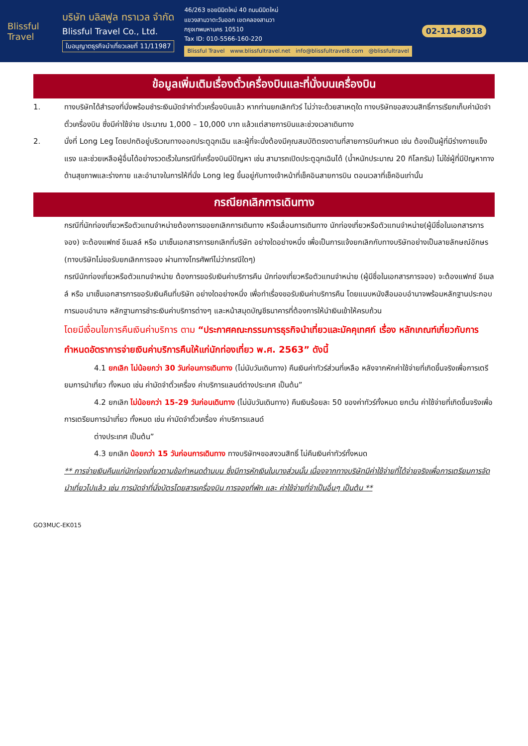Blissful Travel
บริษัท บลิสฟูล ทราเวล จำกัด
Blissful Travel Co., Ltd.
ใบอนุญาตธุรกิจนำเที่ยวเลขที่ 11/11987
46/263 ซอยนิมิตใหม่ 40 ถนนนิมิตใหม่
แขวงสามวาตะวันออก เขตคลองสามวา
กรุงเทพมหานคร 10510
Tax ID: 010-5566-160-220
Blissful Travel www.blissfultravel.net info@blissfultravel8.com @blissfultravel
02-114-8918
ข้อมูลเพิ่มเติมเรื่องตั๋วเครื่องบินและที่นั่งบนเครื่องบิน
1. ทางบริษัทได้สำรองที่นั่งพร้อมชำระเงินมัดจำค่าตั๋วเครื่องบินแล้ว หากท่านยกเลิกทัวร์ ไม่ว่าจะด้วยสาเหตุใด ทางบริษัทขอสงวนสิทธิ์การเรียกเก็บค่ามัดจำตั๋วเครื่องบิน ซึ่งมีค่าใช้จ่าย ประมาณ 1,000 – 10,000 บาท แล้วแต่สายการบินและช่วงเวลาเดินทาง
2. นั่งที่ Long Leg โดยปกติอยู่บริเวณทางออกประตูฉุกเฉิน และผู้ที่จะนั่งต้องมีคุณสมบัติตรงตามที่สายการบินกำหนด เช่น ต้องเป็นผู้ที่มีร่างกายแข็งแรง และช่วยเหลือผู้อื่นได้อย่างรวดเร็วในกรณีที่เครื่องบินมีปัญหา เช่น สามารถเปิดประตูฉุกเฉินได้ (น้ำหนักประมาณ 20 กิโลกรัม) ไม่ใช่ผู้ที่มีปัญหาทางด้านสุขภาพและร่างกาย และอำนาจในการให้ที่นั่ง Long leg ขึ้นอยู่กับทางเจ้าหน้าที่เช็คอินสายการบิน ตอนเวลาที่เช็คอินเท่านั้น
กรณียกเลิกการเดินทาง
กรณีที่นักท่องเที่ยวหรือตัวแทนจำหน่ายต้องการขอยกเลิกการเดินทาง หรือเลื่อนการเดินทาง นักท่องเที่ยวหรือตัวแทนจำหน่าย(ผู้มีชื่อในเอกสารการจอง) จะต้องแฟกซ์ อีเมลล์ หรือ มาเซ็นเอกสารการยกเลิกที่บริษัท อย่างใดอย่างหนึ่ง เพื่อเป็นการแจ้งยกเลิกกับทางบริษัทอย่างเป็นลายลักษณ์อักษร (ทางบริษัทไม่ขอรับยกเลิกการจอง ผ่านทางโทรศัพท์ไม่ว่ากรณีใดๆ)
กรณีนักท่องเที่ยวหรือตัวแทนจำหน่าย ต้องการขอรับเงินค่าบริการคืน นักท่องเที่ยวหรือตัวแทนจำหน่าย (ผู้มีชื่อในเอกสารการจอง) จะต้องแฟกซ์ อีเมลล์ หรือ มาเซ็นเอกสารการขอรับเงินคืนที่บริษัท อย่างใดอย่างหนึ่ง เพื่อทำเรื่องขอรับเงินค่าบริการคืน โดยแนบหนังสือมอบอำนาจพร้อมหลักฐานประกอบการมอบอำนาจ หลักฐานการชำระเงินค่าบริการต่างๆ และหน้าสมุดบัญชีธนาคารที่ต้องการให้นำเงินเข้าให้ครบถ้วน
โดยมีเงื่อนไขการคืนเงินค่าบริการ ตาม “ประกาศคณะกรรมการธุรกิจนำเที่ยวและมัคคุเทศก์ เรื่อง หลักเกณฑ์เกี่ยวกับการกำหนดอัตราการจ่ายเงินค่าบริการคืนให้แก่นักท่องเที่ยว พ.ศ. 2563” ดังนี้
4.1 ยกเลิก ไม่น้อยกว่า 30 วันก่อนการเดินทาง (ไม่นับวันเดินทาง) คืนเงินค่าทัวร์ส่วนที่เหลือ หลังจากหักค่าใช้จ่ายที่เกิดขึ้นจริงเพื่อการเตรียมการนำเที่ยว ทั้งหมด เช่น ค่ามัดจำตั๋วเครื่อง ค่าบริการแลนด์ต่างประเทศ เป็นต้น”
4.2 ยกเลิก ไม่น้อยกว่า 15-29 วันก่อนเดินทาง (ไม่นับวันเดินทาง) คืนเงินร้อยละ 50 ของค่าทัวร์ทั้งหมด ยกเว้น ค่าใช้จ่ายที่เกิดขึ้นจริงเพื่อการเตรียมการนำเที่ยว ทั้งหมด เช่น ค่ามัดจำตั๋วเครื่อง ค่าบริการแลนด์
ต่างประเทศ เป็นต้น”
4.3 ยกเลิก น้อยกว่า 15 วันก่อนการเดินทาง ทางบริษัทฯขอสงวนสิทธิ์ ไม่คืนเงินค่าทัวร์ทั้งหมด
** การจ่ายเงินคืนแก่นักท่องเที่ยวตามข้อกำหนดด้านบน ซึ่งมีการหักเงินในบางส่วนนั้น เนื่องจากทางบริษัทมีค่าใช้จ่ายที่ได้จ่ายจริงเพื่อการเตรียมการจัดนำเที่ยวไปแล้ว เช่น การมัดจำที่นั่งบัตรโดยสารเครื่องบิน การจองที่พัก และ ค่าใช้จ่ายที่จำเป็นอื่นๆ เป็นต้น **
GO3MUC-EK015